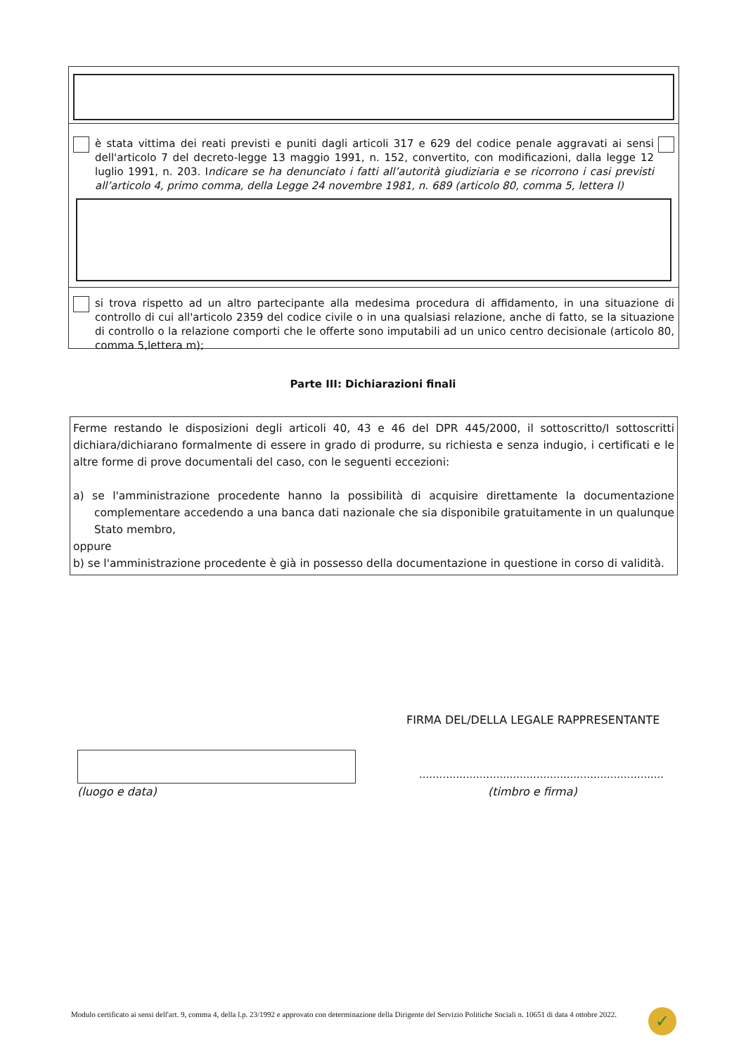è stata vittima dei reati previsti e puniti dagli articoli 317 e 629 del codice penale aggravati ai sensi dell'articolo 7 del decreto-legge 13 maggio 1991, n. 152, convertito, con modificazioni, dalla legge 12 luglio 1991, n. 203. Indicare se ha denunciato i fatti all’autorità giudiziaria e se ricorrono i casi previsti all’articolo 4, primo comma, della Legge 24 novembre 1981, n. 689 (articolo 80, comma 5, lettera l)
si trova rispetto ad un altro partecipante alla medesima procedura di affidamento, in una situazione di controllo di cui all'articolo 2359 del codice civile o in una qualsiasi relazione, anche di fatto, se la situazione di controllo o la relazione comporti che le offerte sono imputabili ad un unico centro decisionale (articolo 80, comma 5,lettera m);
Parte III: Dichiarazioni finali
Ferme restando le disposizioni degli articoli 40, 43 e 46 del DPR 445/2000, il sottoscritto/I sottoscritti dichiara/dichiarano formalmente di essere in grado di produrre, su richiesta e senza indugio, i certificati e le altre forme di prove documentali del caso, con le seguenti eccezioni:
a) se l'amministrazione procedente hanno la possibilità di acquisire direttamente la documentazione complementare accedendo a una banca dati nazionale che sia disponibile gratuitamente in un qualunque Stato membro,
oppure
b) se l'amministrazione procedente è già in possesso della documentazione in questione in corso di validità.
FIRMA DEL/DELLA LEGALE RAPPRESENTANTE
(luogo e data)
.........................................................................
(timbro e firma)
Modulo certificato ai sensi dell'art. 9, comma 4, della l.p. 23/1992 e approvato con determinazione della Dirigente del Servizio Politiche Sociali n. 10651 di data 4 ottobre 2022.
✓